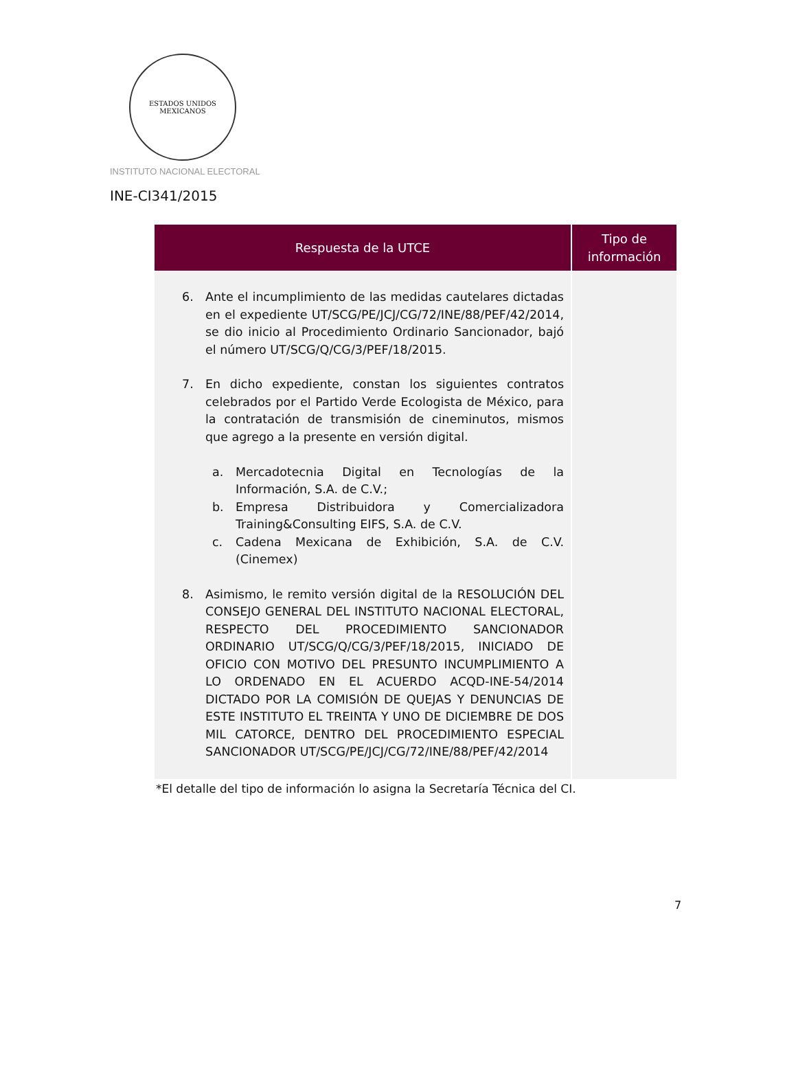ESTADOS UNIDOS MEXICANOS
INSTITUTO NACIONAL ELECTORAL
INE-CI341/2015
| Respuesta de la UTCE | Tipo de información |
| --- | --- |
| 6. Ante el incumplimiento de las medidas cautelares dictadas en el expediente UT/SCG/PE/JCJ/CG/72/INE/88/PEF/42/2014, se dio inicio al Procedimiento Ordinario Sancionador, bajó el número UT/SCG/Q/CG/3/PEF/18/2015. 7. En dicho expediente, constan los siguientes contratos celebrados por el Partido Verde Ecologista de México, para la contratación de transmisión de cineminutos, mismos que agrego a la presente en versión digital. a. Mercadotecnia Digital en Tecnologías de la Información, S.A. de C.V.; b. Empresa Distribuidora y Comercializadora Training&Consulting EIFS, S.A. de C.V. c. Cadena Mexicana de Exhibición, S.A. de C.V. (Cinemex) 8. Asimismo, le remito versión digital de la RESOLUCIÓN DEL CONSEJO GENERAL DEL INSTITUTO NACIONAL ELECTORAL, RESPECTO DEL PROCEDIMIENTO SANCIONADOR ORDINARIO UT/SCG/Q/CG/3/PEF/18/2015, INICIADO DE OFICIO CON MOTIVO DEL PRESUNTO INCUMPLIMIENTO A LO ORDENADO EN EL ACUERDO ACQD-INE-54/2014 DICTADO POR LA COMISIÓN DE QUEJAS Y DENUNCIAS DE ESTE INSTITUTO EL TREINTA Y UNO DE DICIEMBRE DE DOS MIL CATORCE, DENTRO DEL PROCEDIMIENTO ESPECIAL SANCIONADOR UT/SCG/PE/JCJ/CG/72/INE/88/PEF/42/2014 | |
*El detalle del tipo de información lo asigna la Secretaría Técnica del CI.
7